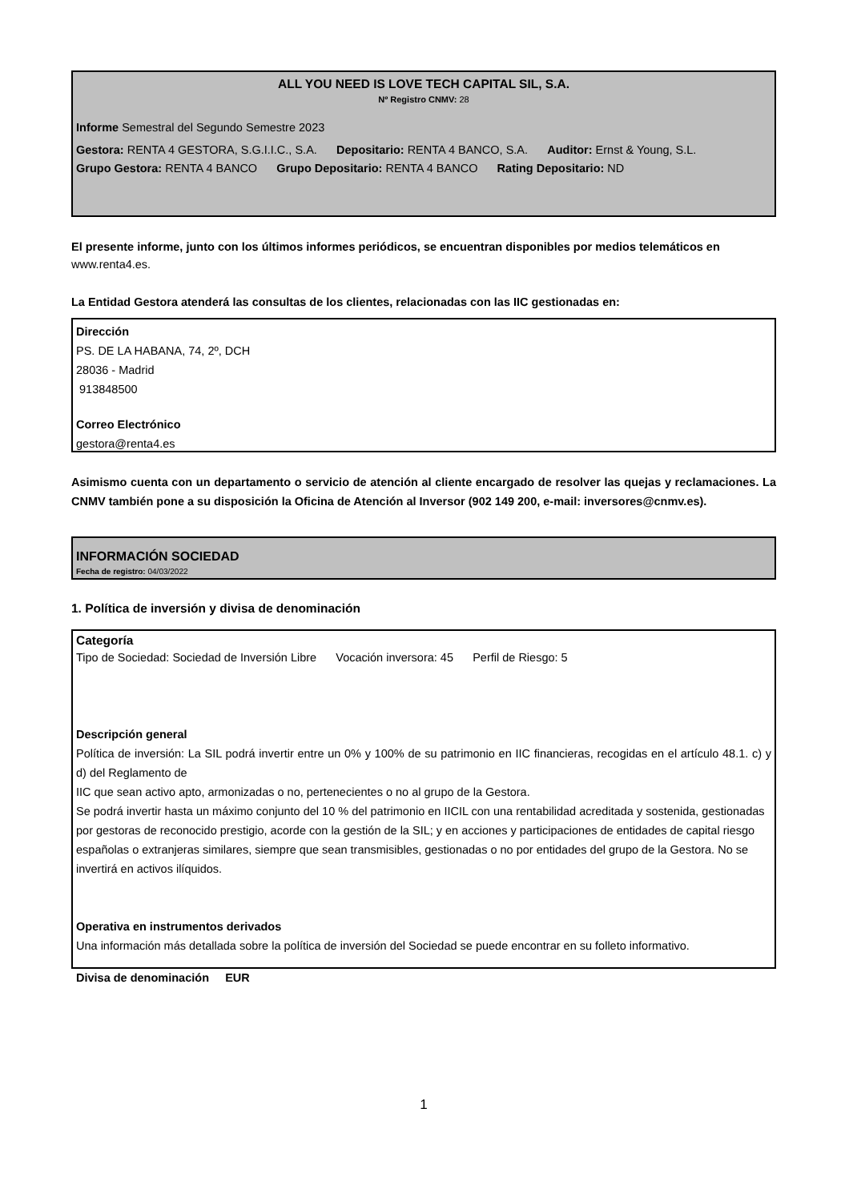ALL YOU NEED IS LOVE TECH CAPITAL SIL, S.A.
Nº Registro CNMV: 28
Informe Semestral del Segundo Semestre 2023
Gestora: RENTA 4 GESTORA, S.G.I.I.C., S.A. Depositario: RENTA 4 BANCO, S.A. Auditor: Ernst & Young, S.L.
Grupo Gestora: RENTA 4 BANCO Grupo Depositario: RENTA 4 BANCO Rating Depositario: ND
El presente informe, junto con los últimos informes periódicos, se encuentran disponibles por medios telemáticos en www.renta4.es.
La Entidad Gestora atenderá las consultas de los clientes, relacionadas con las IIC gestionadas en:
Dirección
PS. DE LA HABANA, 74, 2º, DCH
28036 - Madrid
913848500
Correo Electrónico
gestora@renta4.es
Asimismo cuenta con un departamento o servicio de atención al cliente encargado de resolver las quejas y reclamaciones. La CNMV también pone a su disposición la Oficina de Atención al Inversor (902 149 200, e-mail: inversores@cnmv.es).
INFORMACIÓN SOCIEDAD
Fecha de registro: 04/03/2022
1. Política de inversión y divisa de denominación
Categoría
Tipo de Sociedad: Sociedad de Inversión Libre Vocación inversora: 45 Perfil de Riesgo: 5
Descripción general
Política de inversión: La SIL podrá invertir entre un 0% y 100% de su patrimonio en IIC financieras, recogidas en el artículo 48.1. c) y d) del Reglamento de
IIC que sean activo apto, armonizadas o no, pertenecientes o no al grupo de la Gestora.
Se podrá invertir hasta un máximo conjunto del 10 % del patrimonio en IICIL con una rentabilidad acreditada y sostenida, gestionadas
por gestoras de reconocido prestigio, acorde con la gestión de la SIL; y en acciones y participaciones de entidades de capital riesgo
españolas o extranjeras similares, siempre que sean transmisibles, gestionadas o no por entidades del grupo de la Gestora. No se
invertirá en activos ilíquidos.
Operativa en instrumentos derivados
Una información más detallada sobre la política de inversión del Sociedad se puede encontrar en su folleto informativo.
Divisa de denominación EUR
1